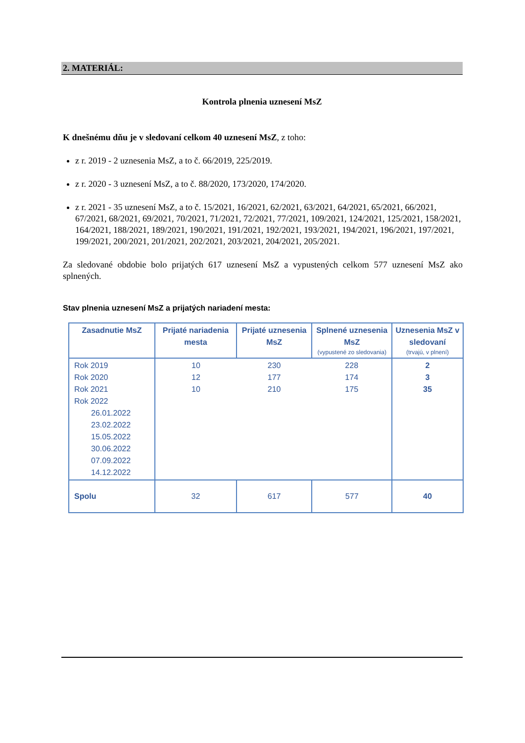2. MATERIÁL:
Kontrola plnenia uznesení MsZ
K dnešnému dňu je v sledovaní celkom 40 uznesení MsZ, z toho:
z r. 2019 - 2 uznesenia MsZ, a to č. 66/2019, 225/2019.
z r. 2020 - 3 uznesení MsZ, a to č. 88/2020, 173/2020, 174/2020.
z r. 2021 - 35 uznesení MsZ, a to č. 15/2021, 16/2021, 62/2021, 63/2021, 64/2021, 65/2021, 66/2021, 67/2021, 68/2021, 69/2021, 70/2021, 71/2021, 72/2021, 77/2021, 109/2021, 124/2021, 125/2021, 158/2021, 164/2021, 188/2021, 189/2021, 190/2021, 191/2021, 192/2021, 193/2021, 194/2021, 196/2021, 197/2021, 199/2021, 200/2021, 201/2021, 202/2021, 203/2021, 204/2021, 205/2021.
Za sledované obdobie bolo prijatých 617 uznesení MsZ a vypustených celkom 577 uznesení MsZ ako splnených.
Stav plnenia uznesení MsZ a prijatých nariadení mesta:
| Zasadnutie MsZ | Prijaté nariadenia mesta | Prijaté uznesenia MsZ | Splnené uznesenia MsZ (vypustené zo sledovania) | Uznesenia MsZ v sledovaní (trvajú, v plnení) |
| --- | --- | --- | --- | --- |
| Rok 2019 Rok 2020 Rok 2021 Rok 2022 26.01.2022 23.02.2022 15.05.2022 30.06.2022 07.09.2022 14.12.2022 | 10 12 10 | 230 177 210 | 228 174 175 | 2 3 35 |
| Spolu | 32 | 617 | 577 | 40 |